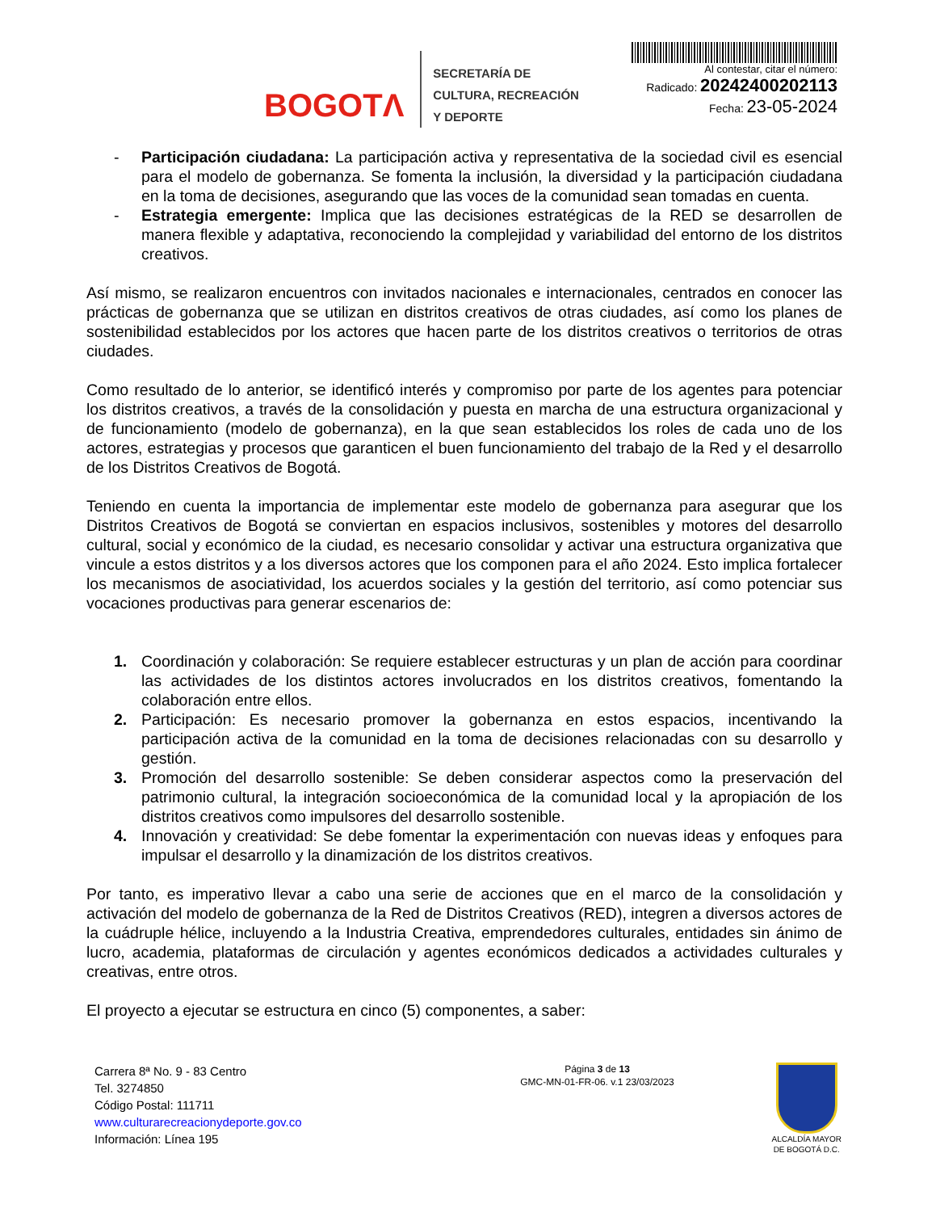BOGOTΛ
SECRETARÍA DE
CULTURA, RECREACIÓN
Y DEPORTE
Al contestar, citar el número:
Radicado: 20242400202113
Fecha: 23-05-2024
- Participación ciudadana: La participación activa y representativa de la sociedad civil es esencial para el modelo de gobernanza. Se fomenta la inclusión, la diversidad y la participación ciudadana en la toma de decisiones, asegurando que las voces de la comunidad sean tomadas en cuenta.
- Estrategia emergente: Implica que las decisiones estratégicas de la RED se desarrollen de manera flexible y adaptativa, reconociendo la complejidad y variabilidad del entorno de los distritos creativos.
Así mismo, se realizaron encuentros con invitados nacionales e internacionales, centrados en conocer las prácticas de gobernanza que se utilizan en distritos creativos de otras ciudades, así como los planes de sostenibilidad establecidos por los actores que hacen parte de los distritos creativos o territorios de otras ciudades.
Como resultado de lo anterior, se identificó interés y compromiso por parte de los agentes para potenciar los distritos creativos, a través de la consolidación y puesta en marcha de una estructura organizacional y de funcionamiento (modelo de gobernanza), en la que sean establecidos los roles de cada uno de los actores, estrategias y procesos que garanticen el buen funcionamiento del trabajo de la Red y el desarrollo de los Distritos Creativos de Bogotá.
Teniendo en cuenta la importancia de implementar este modelo de gobernanza para asegurar que los Distritos Creativos de Bogotá se conviertan en espacios inclusivos, sostenibles y motores del desarrollo cultural, social y económico de la ciudad, es necesario consolidar y activar una estructura organizativa que vincule a estos distritos y a los diversos actores que los componen para el año 2024. Esto implica fortalecer los mecanismos de asociatividad, los acuerdos sociales y la gestión del territorio, así como potenciar sus vocaciones productivas para generar escenarios de:
1. Coordinación y colaboración: Se requiere establecer estructuras y un plan de acción para coordinar las actividades de los distintos actores involucrados en los distritos creativos, fomentando la colaboración entre ellos.
2. Participación: Es necesario promover la gobernanza en estos espacios, incentivando la participación activa de la comunidad en la toma de decisiones relacionadas con su desarrollo y gestión.
3. Promoción del desarrollo sostenible: Se deben considerar aspectos como la preservación del patrimonio cultural, la integración socioeconómica de la comunidad local y la apropiación de los distritos creativos como impulsores del desarrollo sostenible.
4. Innovación y creatividad: Se debe fomentar la experimentación con nuevas ideas y enfoques para impulsar el desarrollo y la dinamización de los distritos creativos.
Por tanto, es imperativo llevar a cabo una serie de acciones que en el marco de la consolidación y activación del modelo de gobernanza de la Red de Distritos Creativos (RED), integren a diversos actores de la cuádruple hélice, incluyendo a la Industria Creativa, emprendedores culturales, entidades sin ánimo de lucro, academia, plataformas de circulación y agentes económicos dedicados a actividades culturales y creativas, entre otros.
El proyecto a ejecutar se estructura en cinco (5) componentes, a saber:
Carrera 8ª No. 9 - 83 Centro
Tel. 3274850
Código Postal: 111711
www.culturarecreacionydeporte.gov.co
Información: Línea 195
Página 3 de 13
GMC-MN-01-FR-06. v.1 23/03/2023
ALCALDÍA MAYOR
DE BOGOTÁ D.C.